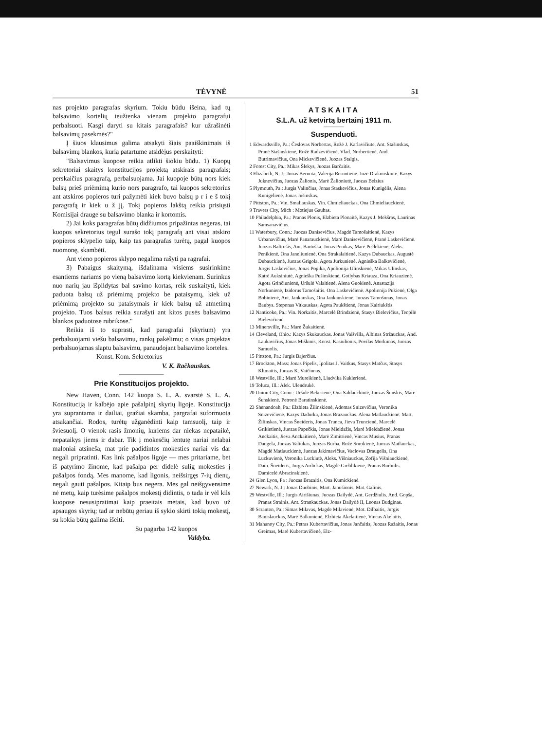TĖVYNĖ 51
nas projekto paragrafas skyrium. Tokiu būdu išeina, kad tų balsavimo kortelių teužtenka vienam projekto paragrafui perbalsuoti. Kasgi daryti su kitais paragrafais? kur užrašinėti balsavimų pasekmės?"
Į šiuos klausimus galima atsakyti šiais paaiškinimais iš balsavimų blankos, kurią patartume atsidėjus perskaityti:
"Balsavimus kuopose reikia atlikti šiokiu būdu. 1) Kuopų sekretoriai skaitys konstitucijos projektą atskirais paragrafais; perskaičius paragrafą, perbalsuojama. Jai kuopoje būtų nors kiek balsų prieš priėmimą kurio nors paragrafo, tai kuopos sekretorius ant atskiros popieros turi pažymėti kiek buvo balsų p r i e š tokį paragrafą ir kiek u ž jį. Tokį popieros lakštą reikia prisiųsti Komisijai drauge su balsavimo blanka ir kortomis.
2) Jai koks paragrafas būtų didžiumos pripažintas negeras, tai kuopos sekretorius tegul surašo tokį paragrafą ant visai atskiro popieros sklypelio taip, kaip tas paragrafas turėtų, pagal kuopos nuomonę, skambėti.
Ant vieno popieros sklypo negalima rašyti pa ragrafai.
3) Pabaigus skaitymą, išdalinama visiems susirinkime esantiems nariams po vieną balsavimo kortą kiekvienam. Surinkus nuo narių jau išpildytas bal savimo kortas, reik suskaityti, kiek paduota balsų už priėmimą projekto be pataisymų, kiek už priėmimą projekto su pataisymais ir kiek balsų už atmetimą projekto. Tuos balsus reikia surašyti ant kitos pusės balsavimo blankos paduotose rubrikose."
Reikia iš to suprasti, kad paragrafai (skyrium) yra perbalsuojami viešu balsavimu, rankų pakėlimu; o visas projektas perbalsuojamas slaptu balsavimu, panaudojant balsavimo korteles.
Konst. Kom. Sekretorius
V. K. Račkauskas.
Prie Konstitucijos projekto.
New Haven, Conn. 142 kuopa S. L. A. svarstė S. L. A. Konstituciją ir kalbėjo apie pašalpinį skyrių ligoje. Konstitucija yra suprantama ir dailiai, gražiai skamba, pargrafai suformuota atsakančiai. Rodos, turėtų užganėdinti kaip tamsuolį, taip ir šviesuolį. O vienok rasis žmonių, kuriems dar niekas nepataikė, nepataikys jiems ir dabar. Tik į mokesčių lentutę nariai nelabai maloniai atsineša, mat prie padidintos mokesties nariai vis dar negali pripratinti. Kas link pašalpos ligoje — mes pritariame, bet iš patyrimo žinome, kad pašalpa per didelė sulig mokesties į pašalpos fondą. Mes manome, kad ligonis, neišsirgęs 7-ių dienų, negali gauti pašalpos. Kitaip bus negera. Mes gal neišgyvensime nė metų, kaip turėsime pašalpos mokestį didintis, o tada ir vėl kils kuopose nesusipratimai kaip praeitais metais, kad buvo už apsaugos skyrių; tad ar nebūtų geriau iš sykio skirti tokią mokestį, su kokia būtų galima išeiti.
Su pagarba 142 kuopos
Valdyba.
ATSKAITA
S.L.A. už ketvirtą bertainį 1911 m.
Suspenduoti.
1 Edwardsville, Pa.: Česlovas Norbertas, Rožė J. Karlavičiute. Ant. Stašinskas, Pranė Stašinskienė, Rožė Radzevičienė. Vlad. Norbertienė. And. Butrimavičius, Ona Mickevičienė. Juozas Stalgis.
2 Forest City, Pa.: Mikas Šlekys, Juozas Barčaitis.
3 Elizabeth, N. J.: Jonas Bernota, Valerija Bernotienė. Juzė Drakonskiutė. Kazys Juknevičius, Juozas Žalionis, Marė Žalioniutė, Juozas Belzius
5 Plymouth, Pa.: Jurgis Valinčius, Jonas Staskevičius, Jonas Kunigėlis, Alena Kunigėlienė. Jonas Jušinskas.
7 Pittston, Pa.: Vin. Smaliauskas. Vin. Chmieliauckas, Ona Chmieliauckienė.
9 Travers City, Mich : Motiejus Gaubas.
10 Philadelphia, Pa.: Pranas Plonis, Elzbieta Plonaitė, Kazys J. Mekšras, Laurinas Samsanavičius.
11 Waterbury, Conn.: Juozas Danisevičius, Magdė Tamošaitienė, Kazys Urbanavičius, Marė Panarauckienė, Marė Danisevičienė, Pranė Laskevičienė. Juozas Baltrušis, Ant. Bartuška. Jonas Penikas, Marė Pečlekienė, Aleks. Penikienė. Ona Janeliunienė, Ona Strakalaitienė, Kazys Dubauckas, Augustė Dubauckienė, Juozas Grigola, Agota Jurkunienė. Agnieška Balkevičienė, Jurgis Laskevičius, Jonas Popika, Apolionija Ulinskienė, Mikas Ulinskas, Katrė Auksiniutė, Agnieška Pušinskienė, Gotlybas Kriauza, Ona Kriauzienė. Agota Grinčiunienė, Uršulė Valaitienė, Alena Guokienė. Anastazija Norkunienė, Izidorus Tamošaitis. Ona Laskevičienė. Apolionija Pukienė, Olga Bobinienė, Ant. Jankauskas, Ona Jankauskienė. Juozas Tamošunas, Jonas Baubys. Steponas Vitkauskas, Agota Paukštienė, Jonas Kairiukštis.
12 Nanticoke, Pa.: Vin. Norkaitis, Marcelė Brindzienė, Stasys Bielevičius, Teopilė Bielevičienė.
13 Minersville, Pa.: Marė Žukaitienė.
14 Cleveland, Ohio.: Kazys Skukauckas. Jonas Vaišvilla, Albinas Stržauckas, And. Laukavičius, Jonas Miškinis, Konst. Kasiulionis. Povilas Morkunas, Juozas Samuolis.
15 Pittston, Pa.: Jurgis Bajerčius.
17 Brockton, Mass: Jonas Pipelis, Ipolitas J. Vaitkus, Stasys Matčus, Stasys Klimaitis, Juozas K. Vaičiunas.
18 Westville, Ill.: Marė Mureikienė, Liudvika Kuklerienė.
19 Toluca, Ill.: Alek. Ulendrukė.
20 Union City, Conn : Uršulė Bekerienė, Ona Saldauckiutė, Juozas Šunskis, Marė Šunskienė. Petronė Baratinskienė.
23 Shenandoah, Pa.: Elzbieta Žilinskienė, Adomas Snizevičius, Veronika Snizevičienė. Kazys Dadurka, Jonas Brazauckas. Alena Matlauckienė. Mart. Žilinskas, Vincas Šneideris, Jonas Trunca, Jieva Truncienė, Marcelė Grikietienė, Juozas Papečkis, Jonas Mieldažis, Marė Mieldažienė. Jonas Anckaitis, Jieva Anckaitienė, Marė Zimitrienė, Vincas Musius, Pranas Daugela, Juozas Valiukas, Juozas Burba, Rožė Sorokienė, Juozas Matlauckas, Magdė Matlauckienė, Juozas Jakimavičius, Vaclovas Draugelis, Ona Luckuvienė, Veronika Luckiutė, Aleks. Višniauckas, Zofija Višniauckienė, Dam. Šneideris, Jurgis Ardickas, Magdė Greblikienė, Pranas Burbulis. Damicelė Abracinskienė.
24 Glen Lyon, Pa : Juozas Brazaitis, Ona Kumickienė.
27 Newark, N. J.: Jonas Duobinis, Mart. Janušionis. Mat. Galinis.
29 Westville, Ill.: Jurgis Airišiunas, Juozas Dailydė, Ant. Gerdžiulis. And. Gopša, Pranas Strainis. Ant. Strankauckas. Jonas Dailydė II, Leonas Budginas.
30 Scranton, Pa.: Simas Milavas, Magde Milavienė, Mot. Dilbaitis, Jurgis Banislauckas, Marė Balkunienė, Elzbieta Akelaitienė, Vincas Akelaitis.
31 Mahanoy City, Pa.: Petras Kubertavičius, Jonas Jančaitis, Juozas Ražaitis, Jonas Greimas, Marė Kubertavičienė, Elz-